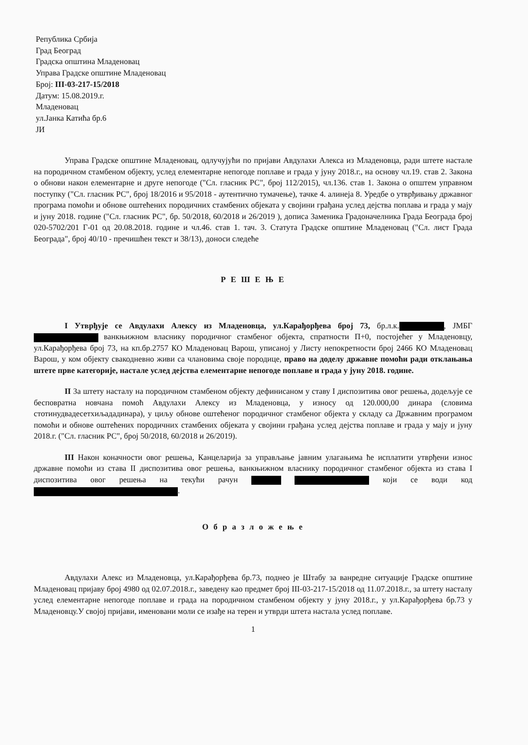Република Србија
Град Београд
Градска општина Младеновац
Управа Градске општине Младеновац
Број: III-03-217-15/2018
Датум: 15.08.2019.г.
Младеновац
ул.Јанка Катића бр.6
ЈИ
Управа Градске општине Младеновац, одлучујући по пријави Авдулахи Алекса из Младеновца, ради штете настале на породичном стамбеном објекту, услед елементарне непогоде поплаве и града у јуну 2018.г., на основу чл.19. став 2. Закона о обнови након елементарне и друге непогоде ("Сл. гласник РС", број 112/2015), чл.136. став 1. Закона о општем управном поступку ("Сл. гласник РС", број 18/2016 и 95/2018 - аутентично тумачење), тачке 4. алинеја 8. Уредбе о утврђивању државног програма помоћи и обнове оштећених породичних стамбених објеката у својини грађана услед дејства поплава и града у мају и јуну 2018. године ("Сл. гласник РС", бр. 50/2018, 60/2018 и 26/2019 ), дописа Заменика Градоначелника Града Београда број 020-5702/201 Г-01 од 20.08.2018. године и чл.46. став 1. тач. 3. Статута Градске општине Младеновац ("Сл. лист Града Београда", број 40/10 - пречишћен текст и 38/13), доноси следеће
Р Е Ш Е Њ Е
I Утврђује се Авдулахи Алексу из Младеновца, ул.Карађорђева број 73, бр.л.к. , ЈМБГ ванкњижном власнику породичног стамбеног објекта, спратности П+0, постојећег у Младеновцу, ул.Карађорђева број 73, на кп.бр.2757 КО Младеновац Варош, уписаној у Листу непокретности број 2466 КО Младеновац Варош, у ком објекту свакодневно живи са члановима своје породице, право на доделу државне помоћи ради отклањања штете прве категорије, настале услед дејства елементарне непогоде поплаве и града у јуну 2018. године.
II За штету насталу на породичном стамбеном објекту дефинисаном у ставу I диспозитива овог решења, додељује се бесповратна новчана помоћ Авдулахи Алексу из Младеновца, у износу од 120.000,00 динара (словима стотинудвадесетхиљададинара), у циљу обнове оштећеног породичног стамбеног објекта у складу са Државним програмом помоћи и обнове оштећених породичних стамбених објеката у својини грађана услед дејства поплаве и града у мају и јуну 2018.г. ("Сл. гласник РС", број 50/2018, 60/2018 и 26/2019).
III Након коначности овог решења, Канцеларија за управљање јавним улагањима ће исплатити утврђени износ државне помоћи из става II диспозитива овог решења, ванкњижном власнику породичног стамбеног објекта из става I диспозитива овог решења на текући рачун који се води код .
О б р а з л о ж е њ е
Авдулахи Алекс из Младеновца, ул.Карађорђева бр.73, поднео је Штабу за ванредне ситуације Градске општине Младеновац пријаву број 4980 од 02.07.2018.г., заведену као предмет број III-03-217-15/2018 од 11.07.2018.г., за штету насталу услед елементарне непогоде поплаве и града на породичном стамбеном објекту у јуну 2018.г., у ул.Карађорђева бр.73 у Младеновцу.У својој пријави, именовани моли се изађе на терен и утврди штета настала услед поплаве.
1